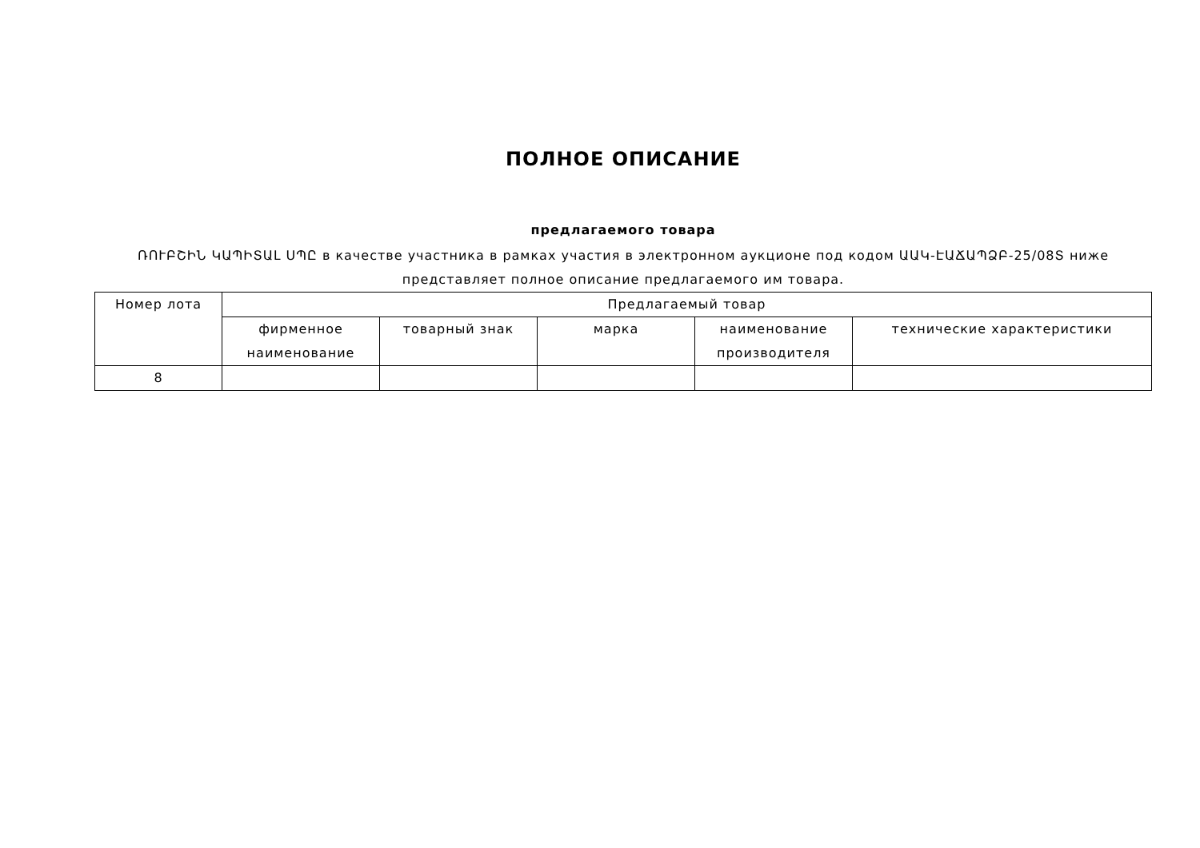ПОЛНОЕ ОПИСАНИЕ
предлагаемого товара
ՌՈՒԲՇԻՆ ԿԱՊԻՏԱԼ ՍՊԸ в качестве участника в рамках участия в электронном аукционе под кодом ԱԱԿ-ԷԱՃԱՊՁԲ-25/08Տ ниже представляет полное описание предлагаемого им товара.
| Номер лота | Предлагаемый товар | | | | |
| --- | --- | --- | --- | --- | --- |
| | фирменное наименование | товарный знак | марка | наименование производителя | технические характеристики |
| 8 | | | | | |